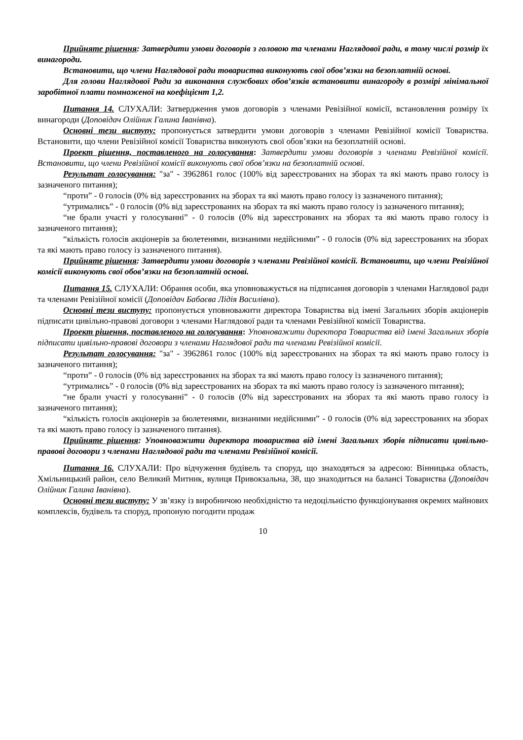Прийняте рішення: Затвердити умови договорів з головою та членами Наглядової ради, в тому числі розмір їх винагороди.
Встановити, що члени Наглядової ради товариства виконують свої обов’язки на безоплатній основі.
Для голови Наглядової Ради за виконання службових обов’язків встановити винагороду в розмірі мінімальної заробітної плати помноженої на коефіцієнт 1,2.
Питання 14. СЛУХАЛИ: Затвердження умов договорів з членами Ревізійної комісії, встановлення розміру їх винагороди (Доповідач Олійник Галина Іванівна).
Основні тези виступу: пропонується затвердити умови договорів з членами Ревізійної комісії Товариства. Встановити, що члени Ревізійної комісії Товариства виконують свої обов’язки на безоплатній основі.
Проект рішення, поставленого на голосування: Затвердити умови договорів з членами Ревізійної комісії. Встановити, що члени Ревізійної комісії виконують свої обов’язки на безоплатній основі.
Результат голосування: "за" - 3962861 голос (100% від зареєстрованих на зборах та які мають право голосу із зазначеного питання);
“проти” - 0 голосів (0% від зареєстрованих на зборах та які мають право голосу із зазначеного питання);
“утримались” - 0 голосів (0% від зареєстрованих на зборах та які мають право голосу із зазначеного питання);
“не брали участі у голосуванні” - 0 голосів (0% від зареєстрованих на зборах та які мають право голосу із зазначеного питання);
“кількість голосів акціонерів за бюлетенями, визнаними недійсними” - 0 голосів (0% від зареєстрованих на зборах та які мають право голосу із зазначеного питання).
Прийняте рішення: Затвердити умови договорів з членами Ревізійної комісії. Встановити, що члени Ревізійної комісії виконують свої обов’язки на безоплатній основі.
Питання 15. СЛУХАЛИ: Обрання особи, яка уповноважується на підписання договорів з членами Наглядової ради та членами Ревізійної комісії (Доповідач Бабаєва Лідія Василівна).
Основні тези виступу: пропонується уповноважити директора Товариства від імені Загальних зборів акціонерів підписати цивільно-правові договори з членами Наглядової ради та членами Ревізійної комісії Товариства.
Проект рішення, поставленого на голосування: Уповноважити директора Товариства від імені Загальних зборів підписати цивільно-правові договори з членами Наглядової ради та членами Ревізійної комісії.
Результат голосування: "за" - 3962861 голос (100% від зареєстрованих на зборах та які мають право голосу із зазначеного питання);
“проти” - 0 голосів (0% від зареєстрованих на зборах та які мають право голосу із зазначеного питання);
“утримались” - 0 голосів (0% від зареєстрованих на зборах та які мають право голосу із зазначеного питання);
“не брали участі у голосуванні” - 0 голосів (0% від зареєстрованих на зборах та які мають право голосу із зазначеного питання);
“кількість голосів акціонерів за бюлетенями, визнаними недійсними” - 0 голосів (0% від зареєстрованих на зборах та які мають право голосу із зазначеного питання).
Прийняте рішення: Уповноважити директора товариства від імені Загальних зборів підписати цивільно-правові договори з членами Наглядової ради та членами Ревізійної комісії.
Питання 16. СЛУХАЛИ: Про відчуження будівель та споруд, що знаходяться за адресою: Вінницька область, Хмільницький район, село Великий Митник, вулиця Привокзальна, 38, що знаходиться на балансі Товариства (Доповідач Олійник Галина Іванівна).
Основні тези виступу: У зв’язку із виробничою необхідністю та недоцільністю функціонування окремих майнових комплексів, будівель та споруд, пропоную погодити продаж
10